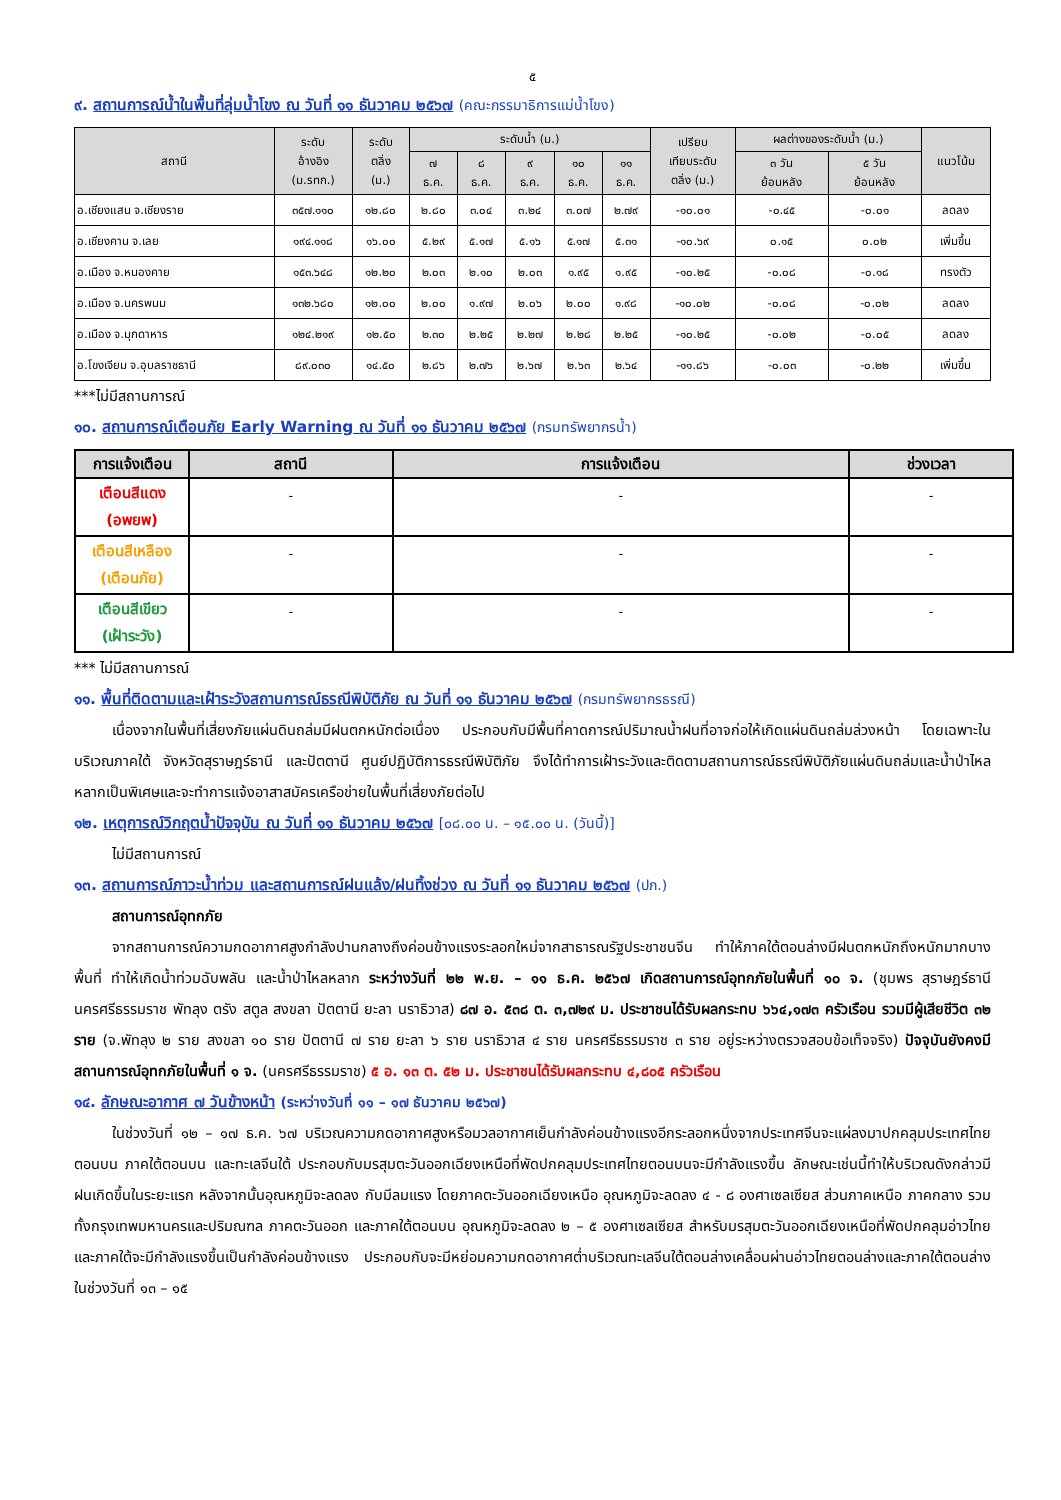๕
๙. สถานการณ์น้ำในพื้นที่ลุ่มน้ำโขง ณ วันที่ ๑๑ ธันวาคม ๒๕๖๗ (คณะกรรมาธิการแม่น้ำโขง)
| สถานี | ระดับ อ้างอิง (ม.รทก.) | ระดับ ตลิ่ง (ม.) | ระดับน้ำ (ม.) | | | | | เปรียบ เทียบระดับ ตลิ่ง (ม.) | ผลต่างของระดับน้ำ (ม.) | | แนวโน้ม |
| --- | --- | --- | --- | --- | --- | --- | --- | --- | --- | --- | --- |
| | | | ๗ ธ.ค. | ๘ ธ.ค. | ๙ ธ.ค. | ๑๐ ธ.ค. | ๑๑ ธ.ค. | | ๓ วัน ย้อนหลัง | ๕ วัน ย้อนหลัง | |
| อ.เชียงแสน จ.เชียงราย | ๓๕๗.๑๑๐ | ๑๒.๘๐ | ๒.๘๐ | ๓.๐๔ | ๓.๒๔ | ๓.๐๗ | ๒.๗๙ | -๑๐.๐๑ | -๐.๔๕ | -๐.๐๑ | ลดลง |
| อ.เชียงคาน จ.เลย | ๑๙๔.๑๑๘ | ๑๖.๐๐ | ๕.๒๙ | ๕.๑๗ | ๕.๑๖ | ๕.๑๗ | ๕.๓๑ | -๑๐.๖๙ | ๐.๑๕ | ๐.๐๒ | เพิ่มขึ้น |
| อ.เมือง จ.หนองคาย | ๑๕๓.๖๔๘ | ๑๒.๒๐ | ๒.๐๓ | ๒.๑๐ | ๒.๐๓ | ๑.๙๕ | ๑.๙๕ | -๑๐.๒๕ | -๐.๐๘ | -๐.๑๘ | ทรงตัว |
| อ.เมือง จ.นครพนม | ๑๓๒.๖๘๐ | ๑๒.๐๐ | ๒.๐๐ | ๑.๙๗ | ๒.๐๖ | ๒.๐๐ | ๑.๙๘ | -๑๐.๐๒ | -๐.๐๘ | -๐.๐๒ | ลดลง |
| อ.เมือง จ.มุกดาหาร | ๑๒๔.๒๑๙ | ๑๒.๕๐ | ๒.๓๐ | ๒.๒๕ | ๒.๒๗ | ๒.๒๘ | ๒.๒๕ | -๑๐.๒๕ | -๐.๐๒ | -๐.๐๕ | ลดลง |
| อ.โขงเจียม จ.อุบลราชธานี | ๘๙.๐๓๐ | ๑๔.๕๐ | ๒.๘๖ | ๒.๗๖ | ๒.๖๗ | ๒.๖๓ | ๒.๖๔ | -๑๑.๘๖ | -๐.๐๓ | -๐.๒๒ | เพิ่มขึ้น |
***ไม่มีสถานการณ์
๑๐. สถานการณ์เตือนภัย Early Warning ณ วันที่ ๑๑ ธันวาคม ๒๕๖๗ (กรมทรัพยากรน้ำ)
| การแจ้งเตือน | สถานี | การแจ้งเตือน | ช่วงเวลา |
| --- | --- | --- | --- |
| เตือนสีแดง (อพยพ) | - | - | - |
| เตือนสีเหลือง (เตือนภัย) | - | - | - |
| เตือนสีเขียว (เฝ้าระวัง) | - | - | - |
*** ไม่มีสถานการณ์
๑๑. พื้นที่ติดตามและเฝ้าระวังสถานการณ์ธรณีพิบัติภัย ณ วันที่ ๑๑ ธันวาคม ๒๕๖๗ (กรมทรัพยากรธรณี)
เนื่องจากในพื้นที่เสี่ยงภัยแผ่นดินถล่มมีฝนตกหนักต่อเนื่อง ประกอบกับมีพื้นที่คาดการณ์ปริมาณน้ำฝนที่อาจก่อให้เกิดแผ่นดินถล่มล่วงหน้า โดยเฉพาะในบริเวณภาคใต้ จังหวัดสุราษฎร์ธานี และปัตตานี ศูนย์ปฏิบัติการธรณีพิบัติภัย จึงได้ทำการเฝ้าระวังและติดตามสถานการณ์ธรณีพิบัติภัยแผ่นดินถล่มและน้ำป่าไหลหลากเป็นพิเศษและจะทำการแจ้งอาสาสมัครเครือข่ายในพื้นที่เสี่ยงภัยต่อไป
๑๒. เหตุการณ์วิกฤตน้ำปัจจุบัน ณ วันที่ ๑๑ ธันวาคม ๒๕๖๗ [๐๘.๐๐ น. – ๑๕.๐๐ น. (วันนี้)]
ไม่มีสถานการณ์
๑๓. สถานการณ์ภาวะน้ำท่วม และสถานการณ์ฝนแล้ง/ฝนทิ้งช่วง ณ วันที่ ๑๑ ธันวาคม ๒๕๖๗ (ปภ.)
สถานการณ์อุทกภัย
จากสถานการณ์ความกดอากาศสูงกำลังปานกลางถึงค่อนข้างแรงระลอกใหม่จากสาธารณรัฐประชาชนจีน ทำให้ภาคใต้ตอนล่างมีฝนตกหนักถึงหนักมากบางพื้นที่ ทำให้เกิดน้ำท่วมฉับพลัน และน้ำป่าไหลหลาก ระหว่างวันที่ ๒๒ พ.ย. – ๑๑ ธ.ค. ๒๕๖๗ เกิดสถานการณ์อุทกภัยในพื้นที่ ๑๐ จ. (ชุมพร สุราษฎร์ธานี นครศรีธรรมราช พัทลุง ตรัง สตูล สงขลา ปัตตานี ยะลา นราธิวาส) ๘๗ อ. ๕๓๘ ต. ๓,๗๒๙ ม. ประชาชนได้รับผลกระทบ ๖๖๔,๑๗๓ ครัวเรือน รวมมีผู้เสียชีวิต ๓๒ ราย (จ.พัทลุง ๒ ราย สงขลา ๑๐ ราย ปัตตานี ๗ ราย ยะลา ๖ ราย นราธิวาส ๔ ราย นครศรีธรรมราช ๓ ราย อยู่ระหว่างตรวจสอบข้อเท็จจริง) ปัจจุบันยังคงมีสถานการณ์อุทกภัยในพื้นที่ ๑ จ. (นครศรีธรรมราช) ๕ อ. ๑๓ ต. ๕๒ ม. ประชาชนได้รับผลกระทบ ๔,๘๐๕ ครัวเรือน
๑๔. ลักษณะอากาศ ๗ วันข้างหน้า (ระหว่างวันที่ ๑๑ – ๑๗ ธันวาคม ๒๕๖๗)
ในช่วงวันที่ ๑๒ – ๑๗ ธ.ค. ๖๗ บริเวณความกดอากาศสูงหรือมวลอากาศเย็นกำลังค่อนข้างแรงอีกระลอกหนึ่งจากประเทศจีนจะแผ่ลงมาปกคลุมประเทศไทยตอนบน ภาคใต้ตอนบน และทะเลจีนใต้ ประกอบกับมรสุมตะวันออกเฉียงเหนือที่พัดปกคลุมประเทศไทยตอนบนจะมีกำลังแรงขึ้น ลักษณะเช่นนี้ทำให้บริเวณดังกล่าวมีฝนเกิดขึ้นในระยะแรก หลังจากนั้นอุณหภูมิจะลดลง กับมีลมแรง โดยภาคตะวันออกเฉียงเหนือ อุณหภูมิจะลดลง ๔ - ๘ องศาเซลเซียส ส่วนภาคเหนือ ภาคกลาง รวมทั้งกรุงเทพมหานครและปริมณฑล ภาคตะวันออก และภาคใต้ตอนบน อุณหภูมิจะลดลง ๒ – ๕ องศาเซลเซียส สำหรับมรสุมตะวันออกเฉียงเหนือที่พัดปกคลุมอ่าวไทยและภาคใต้จะมีกำลังแรงขึ้นเป็นกำลังค่อนข้างแรง ประกอบกับจะมีหย่อมความกดอากาศต่ำบริเวณทะเลจีนใต้ตอนล่างเคลื่อนผ่านอ่าวไทยตอนล่างและภาคใต้ตอนล่างในช่วงวันที่ ๑๓ – ๑๕